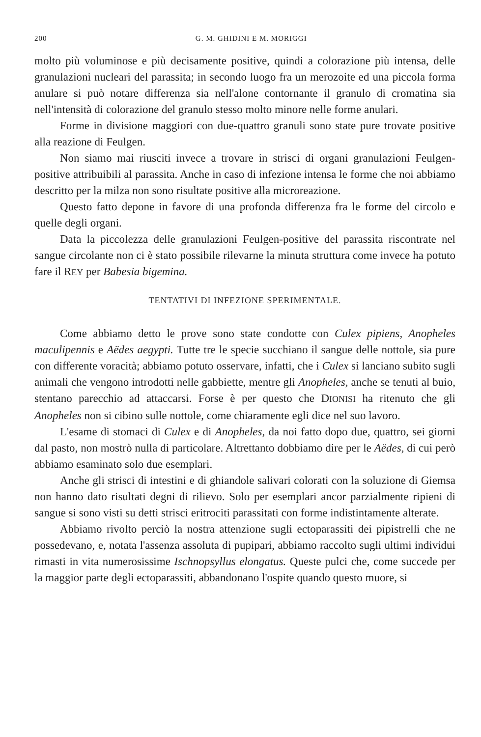200 G. M. GHIDINI E M. MORIGGI
molto più voluminose e più decisamente positive, quindi a colorazione più intensa, delle granulazioni nucleari del parassita; in secondo luogo fra un merozoite ed una piccola forma anulare si può notare differenza sia nell'alone contornante il granulo di cromatina sia nell'intensità di colorazione del granulo stesso molto minore nelle forme anulari.
Forme in divisione maggiori con due-quattro granuli sono state pure trovate positive alla reazione di Feulgen.
Non siamo mai riusciti invece a trovare in strisci di organi granulazioni Feulgen-positive attribuibili al parassita. Anche in caso di infezione intensa le forme che noi abbiamo descritto per la milza non sono risultate positive alla microreazione.
Questo fatto depone in favore di una profonda differenza fra le forme del circolo e quelle degli organi.
Data la piccolezza delle granulazioni Feulgen-positive del parassita riscontrate nel sangue circolante non ci è stato possibile rilevarne la minuta struttura come invece ha potuto fare il REY per Babesia bigemina.
TENTATIVI DI INFEZIONE SPERIMENTALE.
Come abbiamo detto le prove sono state condotte con Culex pipiens, Anopheles maculipennis e Aëdes aegypti. Tutte tre le specie succhiano il sangue delle nottole, sia pure con differente voracità; abbiamo potuto osservare, infatti, che i Culex si lanciano subito sugli animali che vengono introdotti nelle gabbiette, mentre gli Anopheles, anche se tenuti al buio, stentano parecchio ad attaccarsi. Forse è per questo che DIONISI ha ritenuto che gli Anopheles non si cibino sulle nottole, come chiaramente egli dice nel suo lavoro.
L'esame di stomaci di Culex e di Anopheles, da noi fatto dopo due, quattro, sei giorni dal pasto, non mostrò nulla di particolare. Altrettanto dobbiamo dire per le Aëdes, di cui però abbiamo esaminato solo due esemplari.
Anche gli strisci di intestini e di ghiandole salivari colorati con la soluzione di Giemsa non hanno dato risultati degni di rilievo. Solo per esemplari ancor parzialmente ripieni di sangue si sono visti su detti strisci eritrociti parassitati con forme indistintamente alterate.
Abbiamo rivolto perciò la nostra attenzione sugli ectoparassiti dei pipistrelli che ne possedevano, e, notata l'assenza assoluta di pupipari, abbiamo raccolto sugli ultimi individui rimasti in vita numerosissime Ischnopsyllus elongatus. Queste pulci che, come succede per la maggior parte degli ectoparassiti, abbandonano l'ospite quando questo muore, si